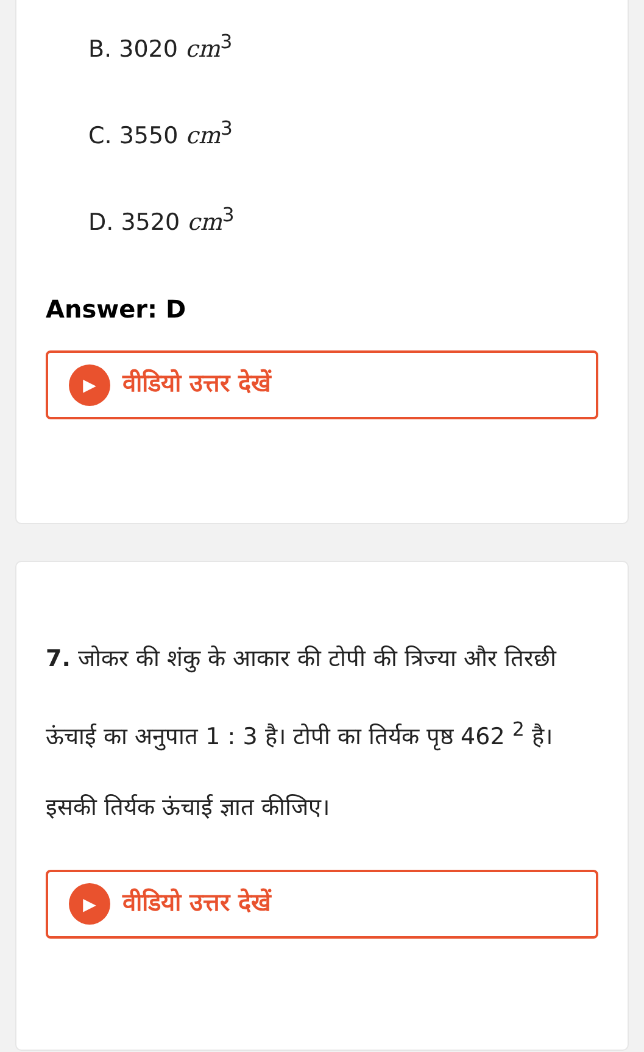B. 3020 cm<sup>3</sup>
C. 3550 cm<sup>3</sup>
D. 3520 cm<sup>3</sup>
Answer: D
▶ वीडियो उत्तर देखें
7. जोकर की शंकु के आकार की टोपी की त्रिज्या और तिरछी ऊंचाई का अनुपात 1 : 3 है। टोपी का तिर्यक पृष्ठ 462 <sup>2</sup> है। इसकी तिर्यक ऊंचाई ज्ञात कीजिए।
▶ वीडियो उत्तर देखें